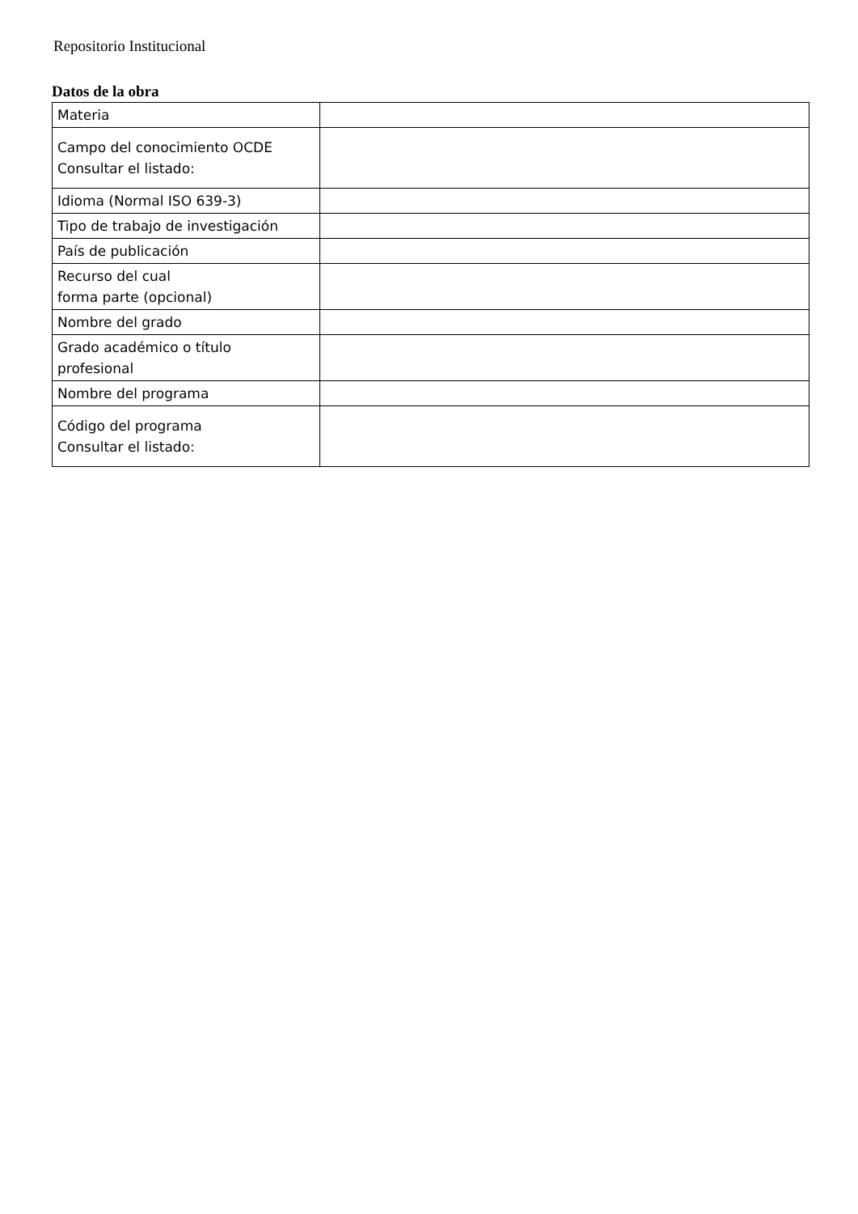Repositorio Institucional
Datos de la obra
| Materia | |
| Campo del conocimiento OCDE Consultar el listado: | |
| Idioma (Normal ISO 639-3) | |
| Tipo de trabajo de investigación | |
| País de publicación | |
| Recurso del cual forma parte (opcional) | |
| Nombre del grado | |
| Grado académico o título profesional | |
| Nombre del programa | |
| Código del programa Consultar el listado: | |